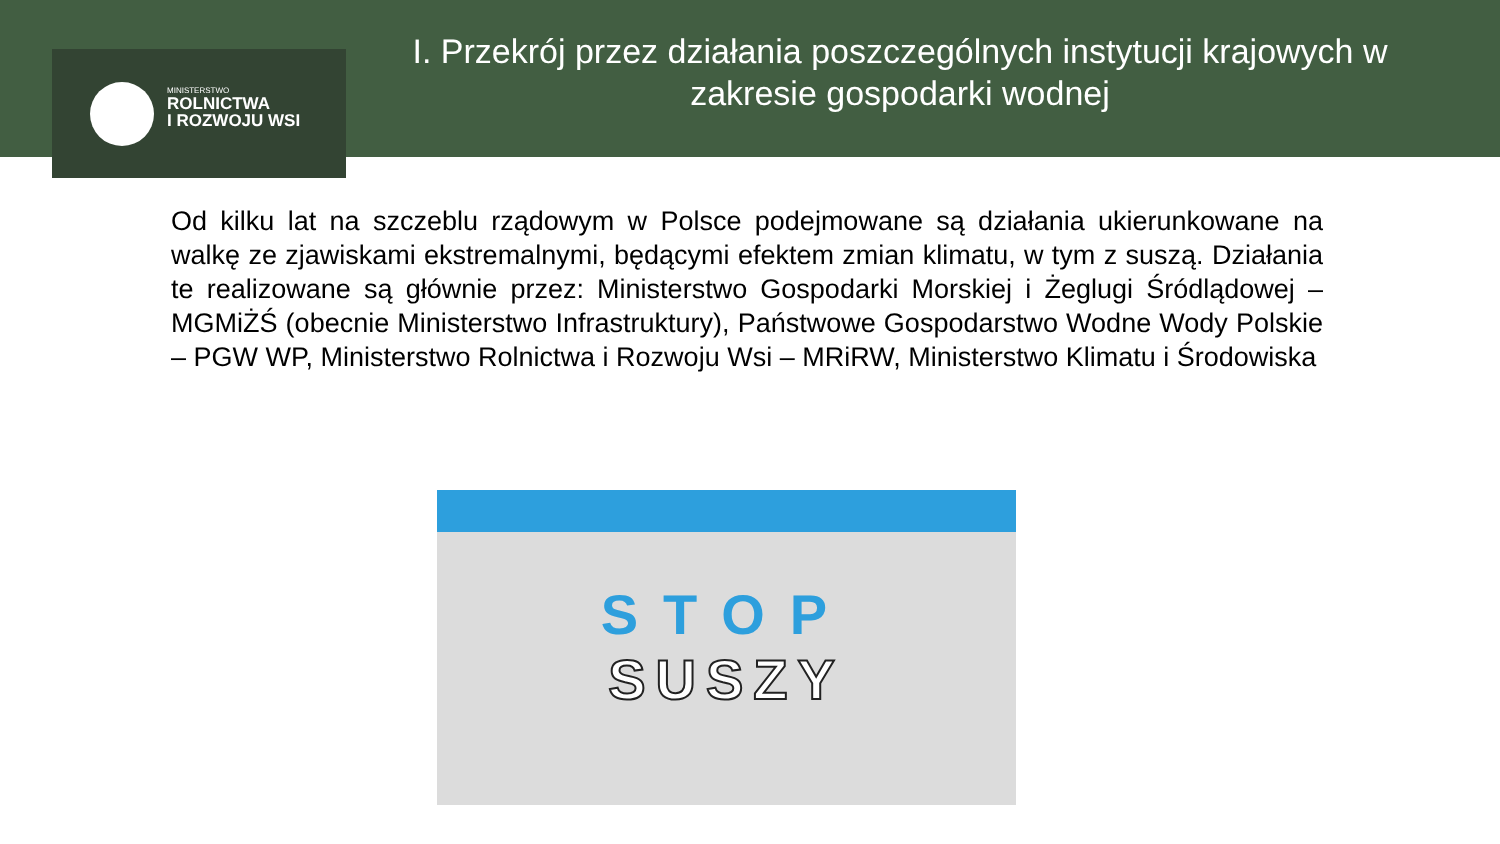MINISTERSTWO
ROLNICTWA
I ROZWOJU WSI
I. Przekrój przez działania poszczególnych instytucji krajowych w zakresie gospodarki wodnej
Od kilku lat na szczeblu rządowym w Polsce podejmowane są działania ukierunkowane na walkę ze zjawiskami ekstremalnymi, będącymi efektem zmian klimatu, w tym z suszą. Działania te realizowane są głównie przez: Ministerstwo Gospodarki Morskiej i Żeglugi Śródlądowej – MGMiŻŚ (obecnie Ministerstwo Infrastruktury), Państwowe Gospodarstwo Wodne Wody Polskie – PGW WP, Ministerstwo Rolnictwa i Rozwoju Wsi – MRiRW, Ministerstwo Klimatu i Środowiska
STOP
SUSZY